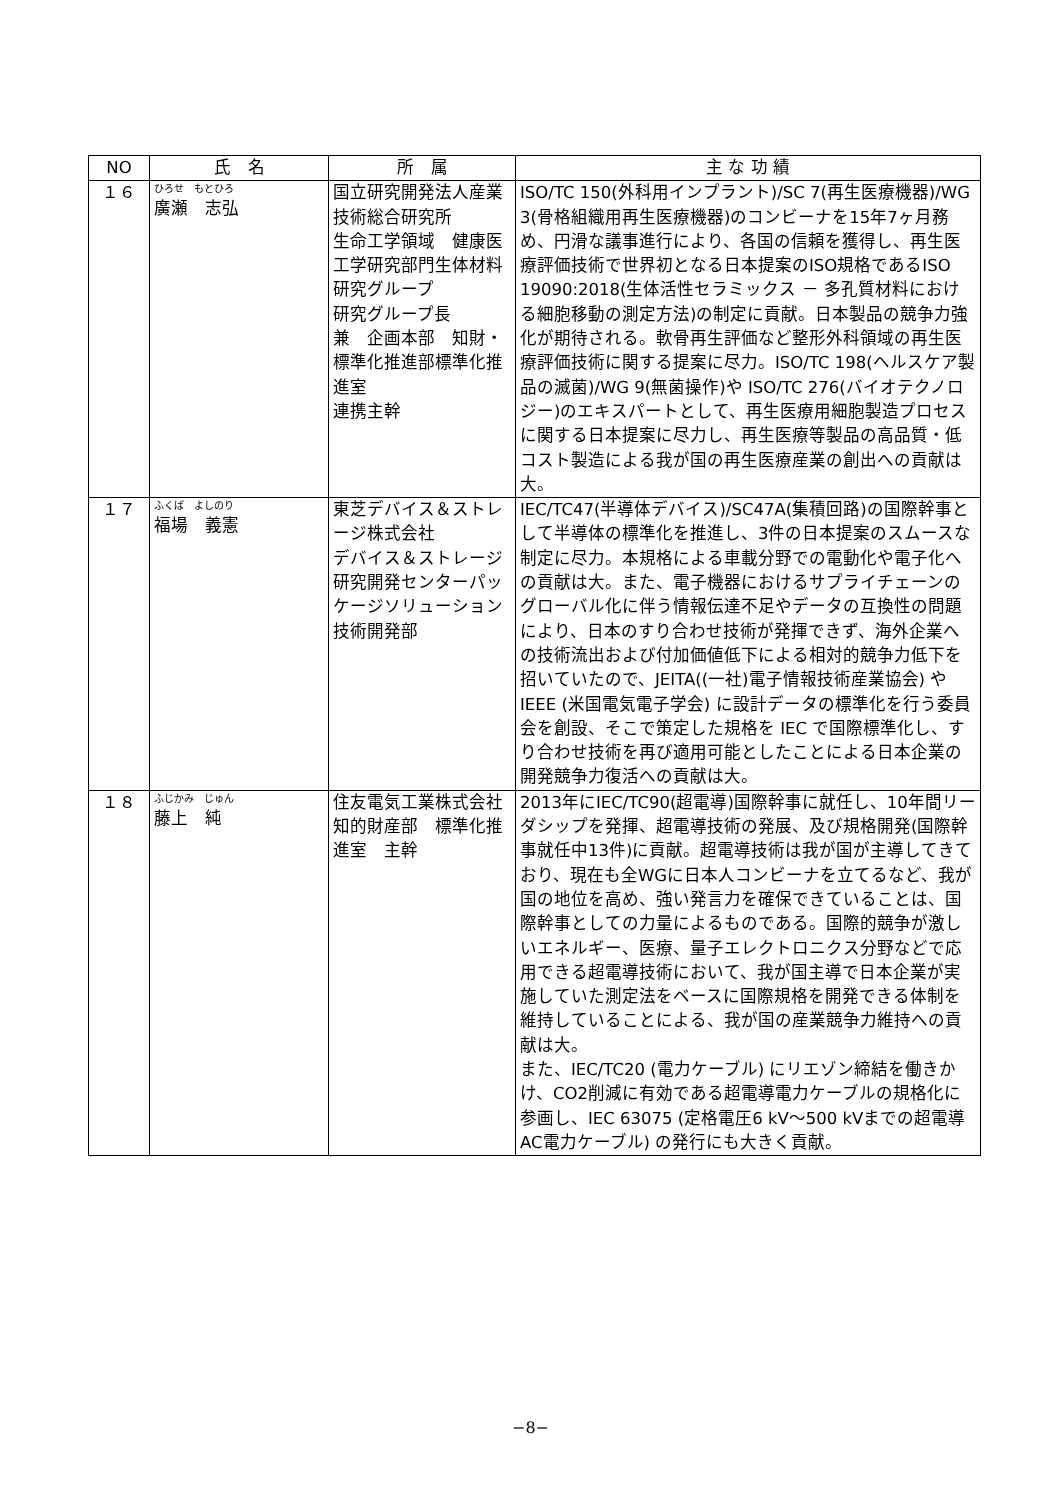| NO | 氏 名 | 所 属 | 主 な 功 績 |
| --- | --- | --- | --- |
| １６ | ひろせ もとひろ 廣瀬 志弘 | 国立研究開発法人産業技術総合研究所 生命工学領域 健康医工学研究部門生体材料研究グループ 研究グループ長 兼 企画本部 知財・標準化推進部標準化推進室 連携主幹 | ISO/TC 150(外科用インプラント)/SC 7(再生医療機器)/WG 3(骨格組織用再生医療機器)のコンビーナを15年7ヶ月務め、円滑な議事進行により、各国の信頼を獲得し、再生医療評価技術で世界初となる日本提案のISO規格であるISO 19090:2018(生体活性セラミックス － 多孔質材料における細胞移動の測定方法)の制定に貢献。日本製品の競争力強化が期待される。軟骨再生評価など整形外科領域の再生医療評価技術に関する提案に尽力。ISO/TC 198(ヘルスケア製品の滅菌)/WG 9(無菌操作)や ISO/TC 276(バイオテクノロジー)のエキスパートとして、再生医療用細胞製造プロセスに関する日本提案に尽力し、再生医療等製品の高品質・低コスト製造による我が国の再生医療産業の創出への貢献は大。 |
| １７ | ふくば よしのり 福場 義憲 | 東芝デバイス＆ストレージ株式会社 デバイス＆ストレージ研究開発センターパッケージソリューション技術開発部 | IEC/TC47(半導体デバイス)/SC47A(集積回路)の国際幹事として半導体の標準化を推進し、3件の日本提案のスムースな制定に尽力。本規格による車載分野での電動化や電子化への貢献は大。また、電子機器におけるサプライチェーンのグローバル化に伴う情報伝達不足やデータの互換性の問題により、日本のすり合わせ技術が発揮できず、海外企業への技術流出および付加価値低下による相対的競争力低下を招いていたので、JEITA((一社)電子情報技術産業協会) や IEEE (米国電気電子学会) に設計データの標準化を行う委員会を創設、そこで策定した規格を IEC で国際標準化し、すり合わせ技術を再び適用可能としたことによる日本企業の開発競争力復活への貢献は大。 |
| １８ | ふじかみ じゅん 藤上 純 | 住友電気工業株式会社 知的財産部 標準化推進室 主幹 | 2013年にIEC/TC90(超電導)国際幹事に就任し、10年間リーダシップを発揮、超電導技術の発展、及び規格開発(国際幹事就任中13件)に貢献。超電導技術は我が国が主導してきており、現在も全WGに日本人コンビーナを立てるなど、我が国の地位を高め、強い発言力を確保できていることは、国際幹事としての力量によるものである。国際的競争が激しいエネルギー、医療、量子エレクトロニクス分野などで応用できる超電導技術において、我が国主導で日本企業が実施していた測定法をベースに国際規格を開発できる体制を維持していることによる、我が国の産業競争力維持への貢献は大。 また、IEC/TC20 (電力ケーブル) にリエゾン締結を働きかけ、CO2削減に有効である超電導電力ケーブルの規格化に参画し、IEC 63075 (定格電圧6 kV～500 kVまでの超電導AC電力ケーブル) の発行にも大きく貢献。 |
−8−